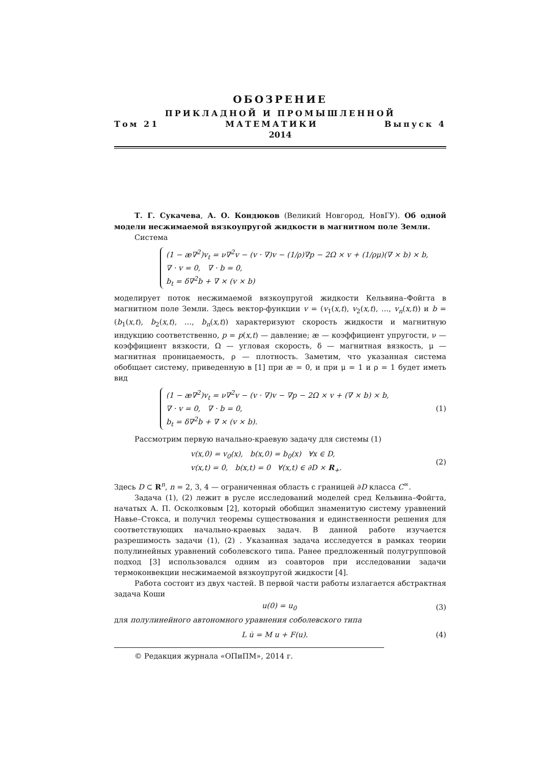ОБОЗРЕНИЕ
ПРИКЛАДНОЙ И ПРОМЫШЛЕННОЙ
Том 21 МАТЕМАТИКИ Выпуск 4
2014
Т. Г. Сукачева, А. О. Кондюков (Великий Новгород, НовГУ). Об одной модели несжимаемой вязкоупругой жидкости в магнитном поле Земли.
Система
(1 − æ∇<sup>2</sup>)v<sub>t</sub> = ν∇<sup>2</sup>v − (v · ∇)v − (1/ρ)∇p − 2Ω × v + (1/ρμ)(∇ × b) × b,
∇ · v = 0, ∇ · b = 0,
b<sub>t</sub> = δ∇<sup>2</sup>b + ∇ × (v × b)
моделирует поток несжимаемой вязкоупругой жидкости Кельвина–Фойгта в магнитном поле Земли. Здесь вектор-функции v = (v<sub>1</sub>(x,t), v<sub>2</sub>(x,t), …, v<sub>n</sub>(x,t)) и b = (b<sub>1</sub>(x,t), b<sub>2</sub>(x,t), …, b<sub>n</sub>(x,t)) характеризуют скорость жидкости и магнитную индукцию соответственно, p = p(x,t) — давление; æ — коэффициент упругости, ν — коэффициент вязкости, Ω — угловая скорость, δ — магнитная вязкость, μ — магнитная проницаемость, ρ — плотность. Заметим, что указанная система обобщает систему, приведенную в [1] при æ = 0, и при μ = 1 и ρ = 1 будет иметь вид
(1 − æ∇<sup>2</sup>)v<sub>t</sub> = ν∇<sup>2</sup>v − (v · ∇)v − ∇p − 2Ω × v + (∇ × b) × b,
∇ · v = 0, ∇ · b = 0,
b<sub>t</sub> = δ∇<sup>2</sup>b + ∇ × (v × b).
(1)
Рассмотрим первую начально-краевую задачу для системы (1)
v(x,0) = v<sub>0</sub>(x), b(x,0) = b<sub>0</sub>(x) ∀x ∈ D,
v(x,t) = 0, b(x,t) = 0 ∀(x,t) ∈ ∂D × R<sub>+</sub>.
(2)
Здесь D ⊂ R<sup>n</sup>, n = 2, 3, 4 — ограниченная область с границей ∂D класса C<sup>∞</sup>.
Задача (1), (2) лежит в русле исследований моделей сред Кельвина–Фойгта, начатых А. П. Осколковым [2], который обобщил знаменитую систему уравнений Навье–Стокса, и получил теоремы существования и единственности решения для соответствующих начально-краевых задач. В данной работе изучается разрешимость задачи (1), (2) . Указанная задача исследуется в рамках теории полулинейных уравнений соболевского типа. Ранее предложенный полугрупповой подход [3] использовался одним из соавторов при исследовании задачи термоконвекции несжимаемой вязкоупругой жидкости [4].
Работа состоит из двух частей. В первой части работы излагается абстрактная задача Коши
u(0) = u<sub>0</sub> (3)
для полулинейного автономного уравнения соболевского типа
L u̇ = M u + F(u). (4)
© Редакция журнала «ОПиПМ», 2014 г.